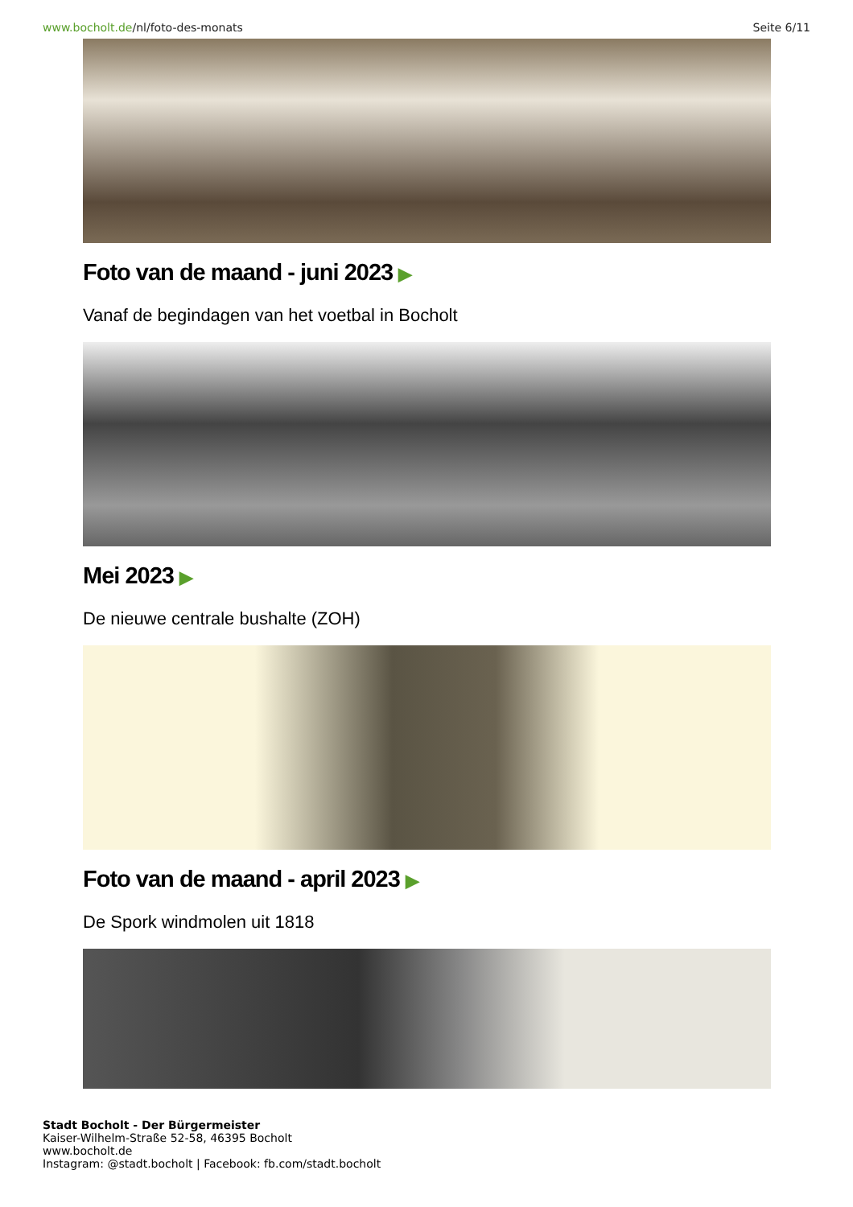www.bocholt.de/nl/foto-des-monats Seite 6/11
Foto van de maand - juni 2023 ▶
Vanaf de begindagen van het voetbal in Bocholt
Mei 2023 ▶
De nieuwe centrale bushalte (ZOH)
Foto van de maand - april 2023 ▶
De Spork windmolen uit 1818
Stadt Bocholt - Der Bürgermeister
Kaiser-Wilhelm-Straße 52-58, 46395 Bocholt
www.bocholt.de
Instagram: @stadt.bocholt | Facebook: fb.com/stadt.bocholt